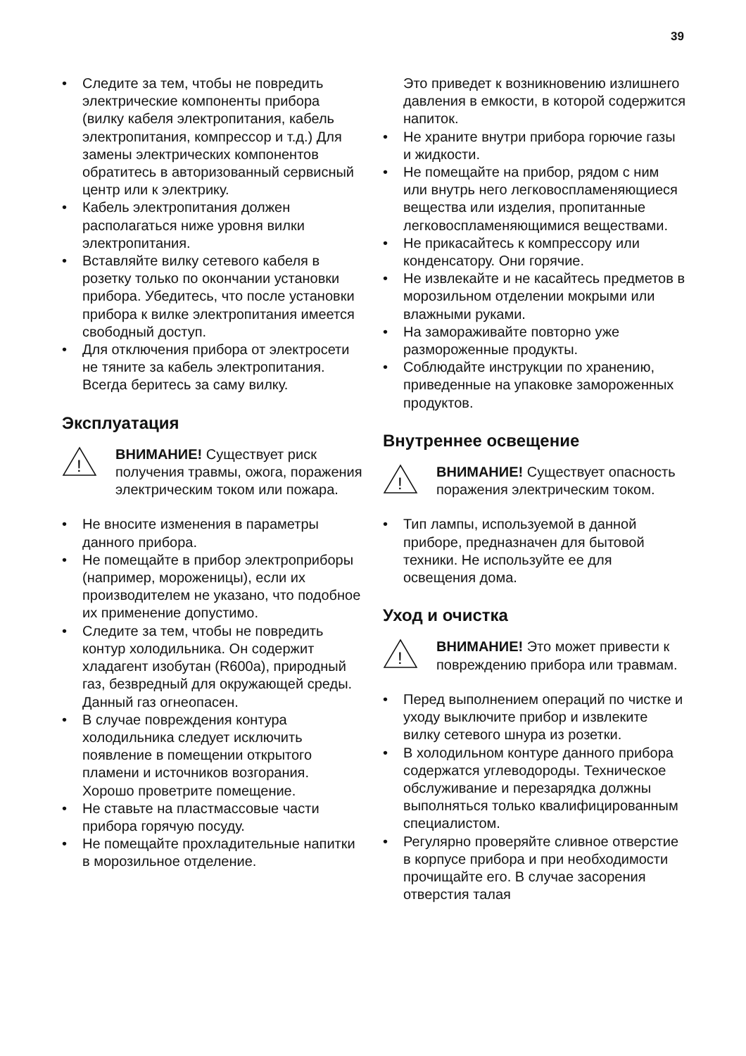39
• Следите за тем, чтобы не повредить электрические компоненты прибора (вилку кабеля электропитания, кабель электропитания, компрессор и т.д.) Для замены электрических компонентов обратитесь в авторизованный сервисный центр или к электрику.
• Кабель электропитания должен располагаться ниже уровня вилки электропитания.
• Вставляйте вилку сетевого кабеля в розетку только по окончании установки прибора. Убедитесь, что после установки прибора к вилке электропитания имеется свободный доступ.
• Для отключения прибора от электросети не тяните за кабель электропитания. Всегда беритесь за саму вилку.
Эксплуатация
!
ВНИМАНИЕ! Существует риск получения травмы, ожога, поражения электрическим током или пожара.
• Не вносите изменения в параметры данного прибора.
• Не помещайте в прибор электроприборы (например, мороженицы), если их производителем не указано, что подобное их применение допустимо.
• Следите за тем, чтобы не повредить контур холодильника. Он содержит хладагент изобутан (R600a), природный газ, безвредный для окружающей среды. Данный газ огнеопасен.
• В случае повреждения контура холодильника следует исключить появление в помещении открытого пламени и источников возгорания. Хорошо проветрите помещение.
• Не ставьте на пластмассовые части прибора горячую посуду.
• Не помещайте прохладительные напитки в морозильное отделение.
Это приведет к возникновению излишнего давления в емкости, в которой содержится напиток.
• Не храните внутри прибора горючие газы и жидкости.
• Не помещайте на прибор, рядом с ним или внутрь него легковоспламеняющиеся вещества или изделия, пропитанные легковоспламеняющимися веществами.
• Не прикасайтесь к компрессору или конденсатору. Они горячие.
• Не извлекайте и не касайтесь предметов в морозильном отделении мокрыми или влажными руками.
• На замораживайте повторно уже размороженные продукты.
• Соблюдайте инструкции по хранению, приведенные на упаковке замороженных продуктов.
Внутреннее освещение
!
ВНИМАНИЕ! Существует опасность поражения электрическим током.
• Тип лампы, используемой в данной приборе, предназначен для бытовой техники. Не используйте ее для освещения дома.
Уход и очистка
!
ВНИМАНИЕ! Это может привести к повреждению прибора или травмам.
• Перед выполнением операций по чистке и уходу выключите прибор и извлеките вилку сетевого шнура из розетки.
• В холодильном контуре данного прибора содержатся углеводороды. Техническое обслуживание и перезарядка должны выполняться только квалифицированным специалистом.
• Регулярно проверяйте сливное отверстие в корпусе прибора и при необходимости прочищайте его. В случае засорения отверстия талая